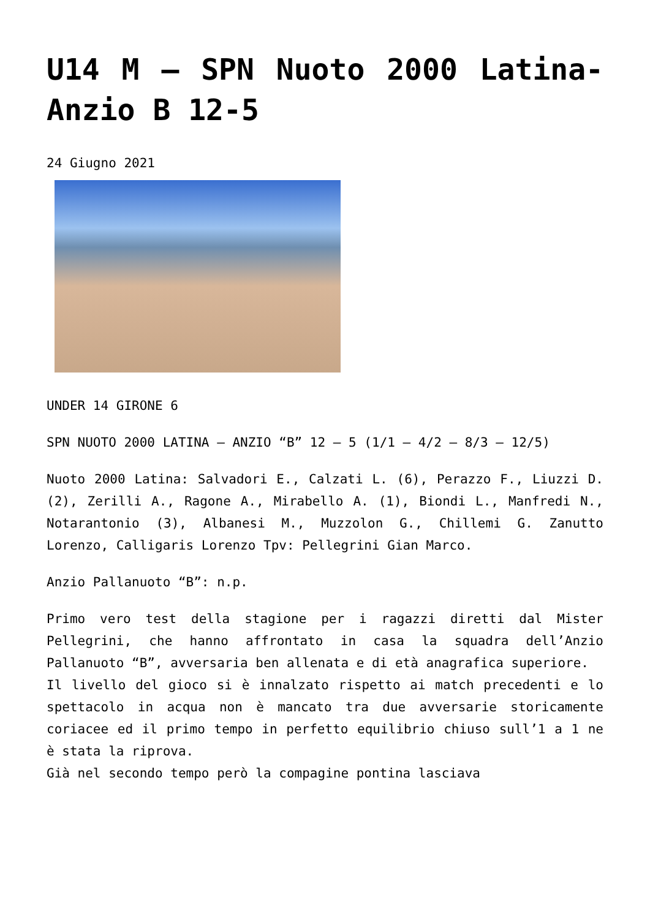U14 M – SPN Nuoto 2000 Latina-Anzio B 12-5
24 Giugno 2021
UNDER 14 GIRONE 6
SPN NUOTO 2000 LATINA – ANZIO “B” 12 – 5 (1/1 – 4/2 – 8/3 – 12/5)
Nuoto 2000 Latina: Salvadori E., Calzati L. (6), Perazzo F., Liuzzi D. (2), Zerilli A., Ragone A., Mirabello A. (1), Biondi L., Manfredi N., Notarantonio (3), Albanesi M., Muzzolon G., Chillemi G. Zanutto Lorenzo, Calligaris Lorenzo Tpv: Pellegrini Gian Marco.
Anzio Pallanuoto “B”: n.p.
Primo vero test della stagione per i ragazzi diretti dal Mister Pellegrini, che hanno affrontato in casa la squadra dell’Anzio Pallanuoto “B”, avversaria ben allenata e di età anagrafica superiore.
Il livello del gioco si è innalzato rispetto ai match precedenti e lo spettacolo in acqua non è mancato tra due avversarie storicamente coriacee ed il primo tempo in perfetto equilibrio chiuso sull’1 a 1 ne è stata la riprova.
Già nel secondo tempo però la compagine pontina lasciava